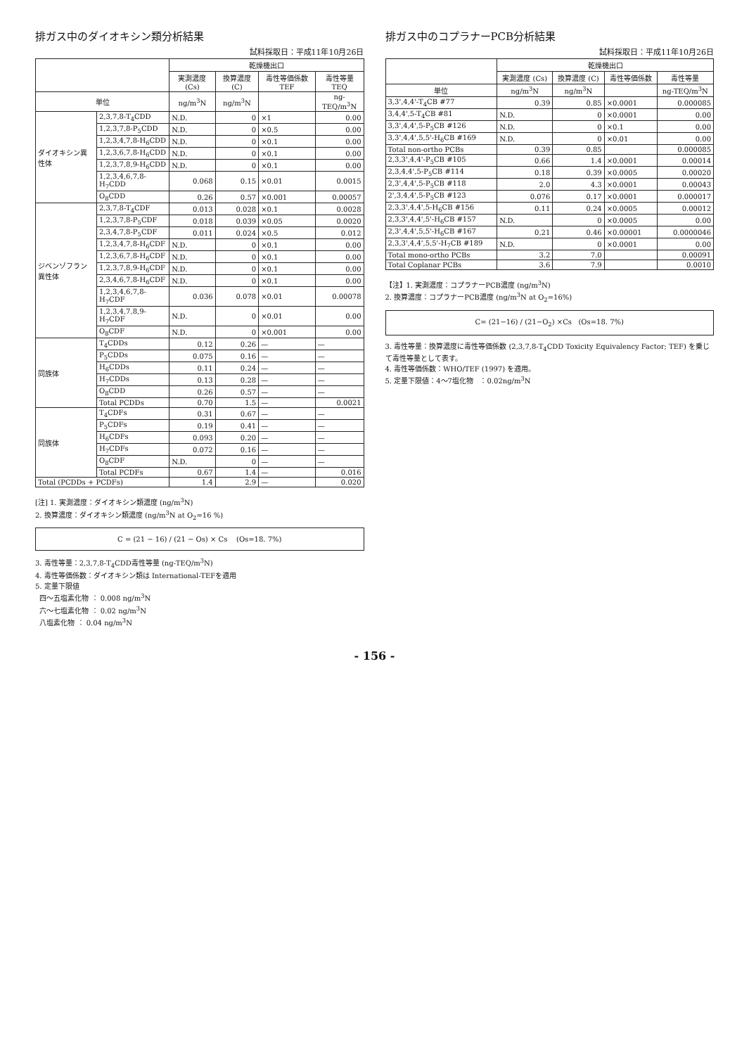排ガス中のダイオキシン類分析結果
試料採取日：平成11年10月26日
| | | 乾燥機出口 | | | |
| --- | --- | --- | --- | --- | --- |
| | | 実測濃度 (Cs) | 換算濃度 (C) | 毒性等価係数 TEF | 毒性等量 TEQ |
| 単位 | | ng/m<sup>3</sup>N | ng/m<sup>3</sup>N | | ng-TEQ/m<sup>3</sup>N |
| ダイオキシン異性体 | 2,3,7,8-T<sub>4</sub>CDD | N.D. | 0 | ×1 | 0.00 |
| | 1,2,3,7,8-P<sub>5</sub>CDD | N.D. | 0 | ×0.5 | 0.00 |
| | 1,2,3,4,7,8-H<sub>6</sub>CDD | N.D. | 0 | ×0.1 | 0.00 |
| | 1,2,3,6,7,8-H<sub>6</sub>CDD | N.D. | 0 | ×0.1 | 0.00 |
| | 1,2,3,7,8,9-H<sub>6</sub>CDD | N.D. | 0 | ×0.1 | 0.00 |
| | 1,2,3,4,6,7,8-H<sub>7</sub>CDD | 0.068 | 0.15 | ×0.01 | 0.0015 |
| | O<sub>8</sub>CDD | 0.26 | 0.57 | ×0.001 | 0.00057 |
| ジベンゾフラン異性体 | 2,3,7,8-T<sub>4</sub>CDF | 0.013 | 0.028 | ×0.1 | 0.0028 |
| | 1,2,3,7,8-P<sub>5</sub>CDF | 0.018 | 0.039 | ×0.05 | 0.0020 |
| | 2,3,4,7,8-P<sub>5</sub>CDF | 0.011 | 0.024 | ×0.5 | 0.012 |
| | 1,2,3,4,7,8-H<sub>6</sub>CDF | N.D. | 0 | ×0.1 | 0.00 |
| | 1,2,3,6,7,8-H<sub>6</sub>CDF | N.D. | 0 | ×0.1 | 0.00 |
| | 1,2,3,7,8,9-H<sub>6</sub>CDF | N.D. | 0 | ×0.1 | 0.00 |
| | 2,3,4,6,7,8-H<sub>6</sub>CDF | N.D. | 0 | ×0.1 | 0.00 |
| | 1,2,3,4,6,7,8-H<sub>7</sub>CDF | 0.036 | 0.078 | ×0.01 | 0.00078 |
| | 1,2,3,4,7,8,9-H<sub>7</sub>CDF | N.D. | 0 | ×0.01 | 0.00 |
| | O<sub>8</sub>CDF | N.D. | 0 | ×0.001 | 0.00 |
| 同族体 | T<sub>4</sub>CDDs | 0.12 | 0.26 | — | — |
| | P<sub>5</sub>CDDs | 0.075 | 0.16 | — | — |
| | H<sub>6</sub>CDDs | 0.11 | 0.24 | — | — |
| | H<sub>7</sub>CDDs | 0.13 | 0.28 | — | — |
| | O<sub>8</sub>CDD | 0.26 | 0.57 | — | — |
| | Total PCDDs | 0.70 | 1.5 | — | 0.0021 |
| 同族体 | T<sub>4</sub>CDFs | 0.31 | 0.67 | — | — |
| | P<sub>5</sub>CDFs | 0.19 | 0.41 | — | — |
| | H<sub>6</sub>CDFs | 0.093 | 0.20 | — | — |
| | H<sub>7</sub>CDFs | 0.072 | 0.16 | — | — |
| | O<sub>8</sub>CDF | N.D. | 0 | — | — |
| | Total PCDFs | 0.67 | 1.4 | — | 0.016 |
| Total (PCDDs + PCDFs) | | 1.4 | 2.9 | — | 0.020 |
[注] 1. 実測濃度：ダイオキシン類濃度 (ng/m<sup>3</sup>N)
2. 換算濃度：ダイオキシン類濃度 (ng/m<sup>3</sup>N at O<sub>2</sub>=16 %)
C = (21 − 16) / (21 − Os) × Cs (Os=18. 7%)
3. 毒性等量：2,3,7,8-T<sub>4</sub>CDD毒性等量 (ng-TEQ/m<sup>3</sup>N)
4. 毒性等価係数：ダイオキシン類は International-TEFを適用
5. 定量下限値
四～五塩素化物 ： 0.008 ng/m<sup>3</sup>N
六～七塩素化物 ： 0.02 ng/m<sup>3</sup>N
八塩素化物 ： 0.04 ng/m<sup>3</sup>N
排ガス中のコプラナーPCB分析結果
試料採取日：平成11年10月26日
| | 乾燥機出口 | | | |
| --- | --- | --- | --- | --- |
| | 実測濃度 (Cs) | 換算濃度 (C) | 毒性等価係数 | 毒性等量 |
| 単位 | ng/m<sup>3</sup>N | ng/m<sup>3</sup>N | | ng-TEQ/m<sup>3</sup>N |
| 3,3',4,4'-T<sub>4</sub>CB #77 | 0.39 | 0.85 | ×0.0001 | 0.000085 |
| 3,4,4',5-T<sub>4</sub>CB #81 | N.D. | 0 | ×0.0001 | 0.00 |
| 3,3',4,4',5-P<sub>5</sub>CB #126 | N.D. | 0 | ×0.1 | 0.00 |
| 3,3',4,4',5,5'-H<sub>6</sub>CB #169 | N.D. | 0 | ×0.01 | 0.00 |
| Total non-ortho PCBs | 0.39 | 0.85 | | 0.000085 |
| 2,3,3',4,4'-P<sub>5</sub>CB #105 | 0.66 | 1.4 | ×0.0001 | 0.00014 |
| 2,3,4,4',5-P<sub>5</sub>CB #114 | 0.18 | 0.39 | ×0.0005 | 0.00020 |
| 2,3',4,4',5-P<sub>5</sub>CB #118 | 2.0 | 4.3 | ×0.0001 | 0.00043 |
| 2',3,4,4',5-P<sub>5</sub>CB #123 | 0.076 | 0.17 | ×0.0001 | 0.000017 |
| 2,3,3',4,4',5-H<sub>6</sub>CB #156 | 0.11 | 0.24 | ×0.0005 | 0.00012 |
| 2,3,3',4,4',5'-H<sub>6</sub>CB #157 | N.D. | 0 | ×0.0005 | 0.00 |
| 2,3',4,4',5,5'-H<sub>6</sub>CB #167 | 0.21 | 0.46 | ×0.00001 | 0.0000046 |
| 2,3,3',4,4',5,5'-H<sub>7</sub>CB #189 | N.D. | 0 | ×0.0001 | 0.00 |
| Total mono-ortho PCBs | 3.2 | 7.0 | | 0.00091 |
| Total Coplanar PCBs | 3.6 | 7.9 | | 0.0010 |
【注】1. 実測濃度：コプラナーPCB濃度 (ng/m<sup>3</sup>N)
2. 換算濃度：コプラナーPCB濃度 (ng/m<sup>3</sup>N at O<sub>2</sub>=16%)
C= (21−16) / (21−O<sub>2</sub>) ×Cs (Os=18. 7%)
3. 毒性等量：換算濃度に毒性等価係数 (2,3,7,8-T<sub>4</sub>CDD Toxicity Equivalency Factor; TEF) を乗じて毒性等量として表す。
4. 毒性等価係数：WHO/TEF (1997) を適用。
5. 定量下限値：4～7塩化物 ：0.02ng/m<sup>3</sup>N
- 156 -